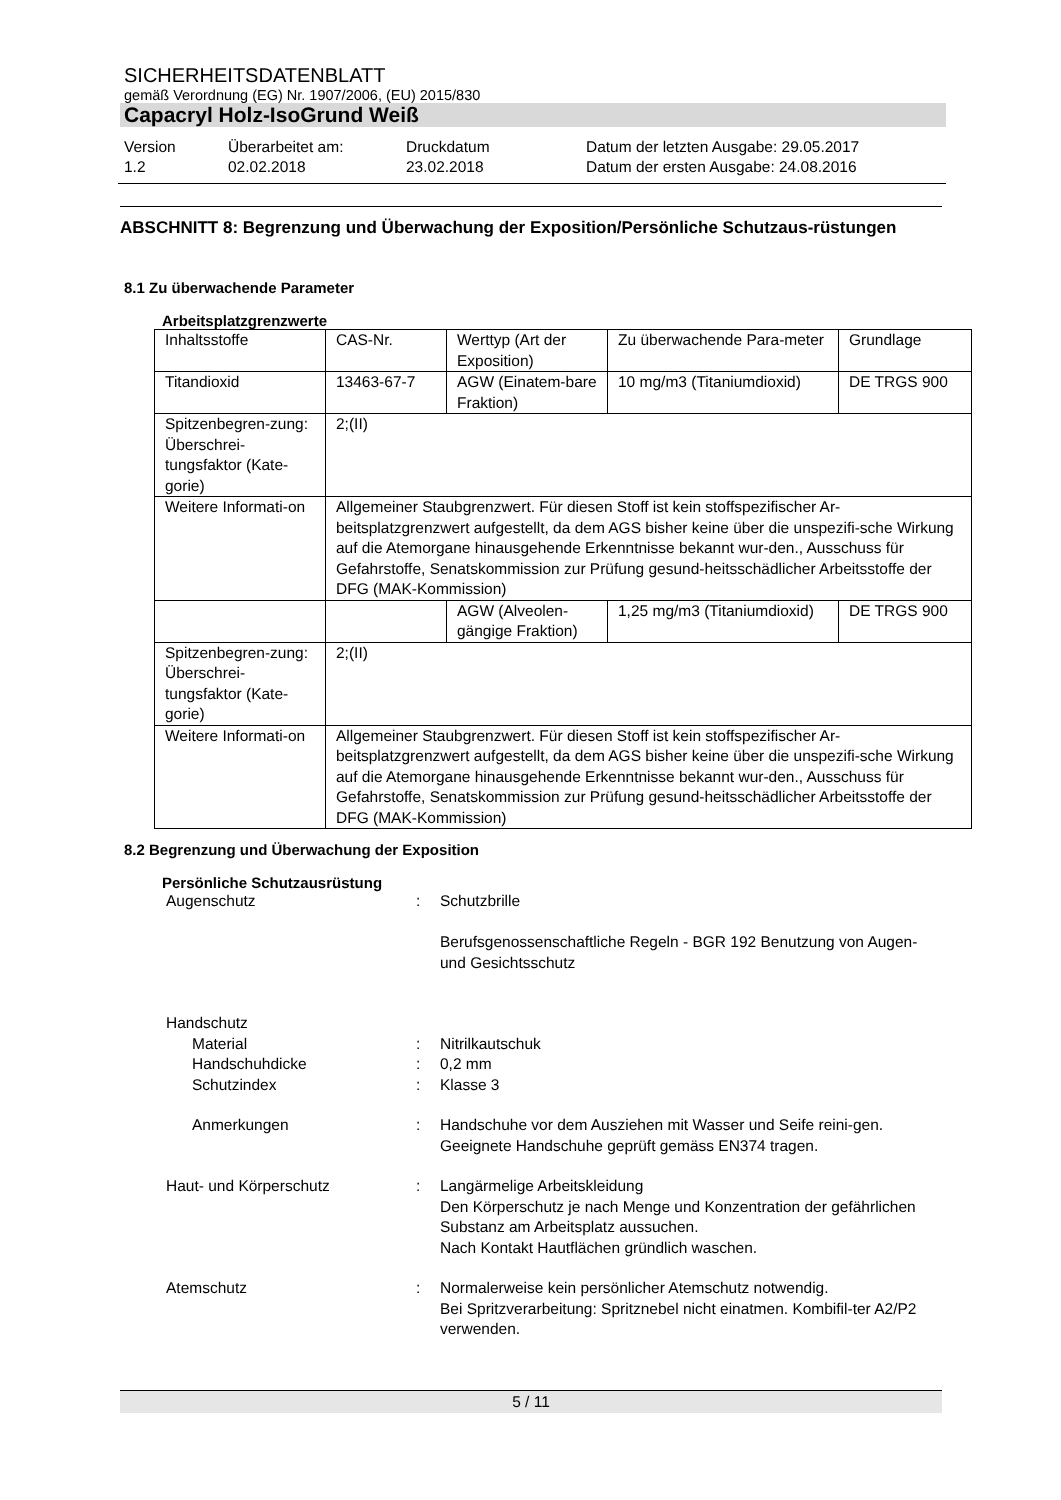SICHERHEITSDATENBLATT
gemäß Verordnung (EG) Nr. 1907/2006, (EU) 2015/830
Capacryl Holz-IsoGrund Weiß
Version
1.2
Überarbeitet am:
02.02.2018
Druckdatum
23.02.2018
Datum der letzten Ausgabe: 29.05.2017
Datum der ersten Ausgabe: 24.08.2016
ABSCHNITT 8: Begrenzung und Überwachung der Exposition/Persönliche Schutzaus-rüstungen
8.1 Zu überwachende Parameter
Arbeitsplatzgrenzwerte
| Inhaltsstoffe | CAS-Nr. | Werttyp (Art der Exposition) | Zu überwachende Para-meter | Grundlage |
| Titandioxid | 13463-67-7 | AGW (Einatem-bare Fraktion) | 10 mg/m3 (Titaniumdioxid) | DE TRGS 900 |
| Spitzenbegren-zung: Überschrei-tungsfaktor (Kate-gorie) | 2;(II) | | | |
| Weitere Informati-on | Allgemeiner Staubgrenzwert. Für diesen Stoff ist kein stoffspezifischer Ar-beitsplatzgrenzwert aufgestellt, da dem AGS bisher keine über die unspezifi-sche Wirkung auf die Atemorgane hinausgehende Erkenntnisse bekannt wur-den., Ausschuss für Gefahrstoffe, Senatskommission zur Prüfung gesund-heitsschädlicher Arbeitsstoffe der DFG (MAK-Kommission) | | | |
| | | AGW (Alveolen-gängige Fraktion) | 1,25 mg/m3 (Titaniumdioxid) | DE TRGS 900 |
| Spitzenbegren-zung: Überschrei-tungsfaktor (Kate-gorie) | 2;(II) | | | |
| Weitere Informati-on | Allgemeiner Staubgrenzwert. Für diesen Stoff ist kein stoffspezifischer Ar-beitsplatzgrenzwert aufgestellt, da dem AGS bisher keine über die unspezifi-sche Wirkung auf die Atemorgane hinausgehende Erkenntnisse bekannt wur-den., Ausschuss für Gefahrstoffe, Senatskommission zur Prüfung gesund-heitsschädlicher Arbeitsstoffe der DFG (MAK-Kommission) | | | |
8.2 Begrenzung und Überwachung der Exposition
Persönliche Schutzausrüstung
Augenschutz : Schutzbrille
Berufsgenossenschaftliche Regeln - BGR 192 Benutzung von Augen- und Gesichtsschutz
Handschutz
Material : Nitrilkautschuk
Handschuhdicke : 0,2 mm
Schutzindex : Klasse 3
Anmerkungen : Handschuhe vor dem Ausziehen mit Wasser und Seife reini-gen. Geeignete Handschuhe geprüft gemäss EN374 tragen.
Haut- und Körperschutz : Langärmelige Arbeitskleidung
Den Körperschutz je nach Menge und Konzentration der gefährlichen Substanz am Arbeitsplatz aussuchen.
Nach Kontakt Hautflächen gründlich waschen.
Atemschutz : Normalerweise kein persönlicher Atemschutz notwendig.
Bei Spritzverarbeitung: Spritznebel nicht einatmen. Kombifil-ter A2/P2 verwenden.
5 / 11